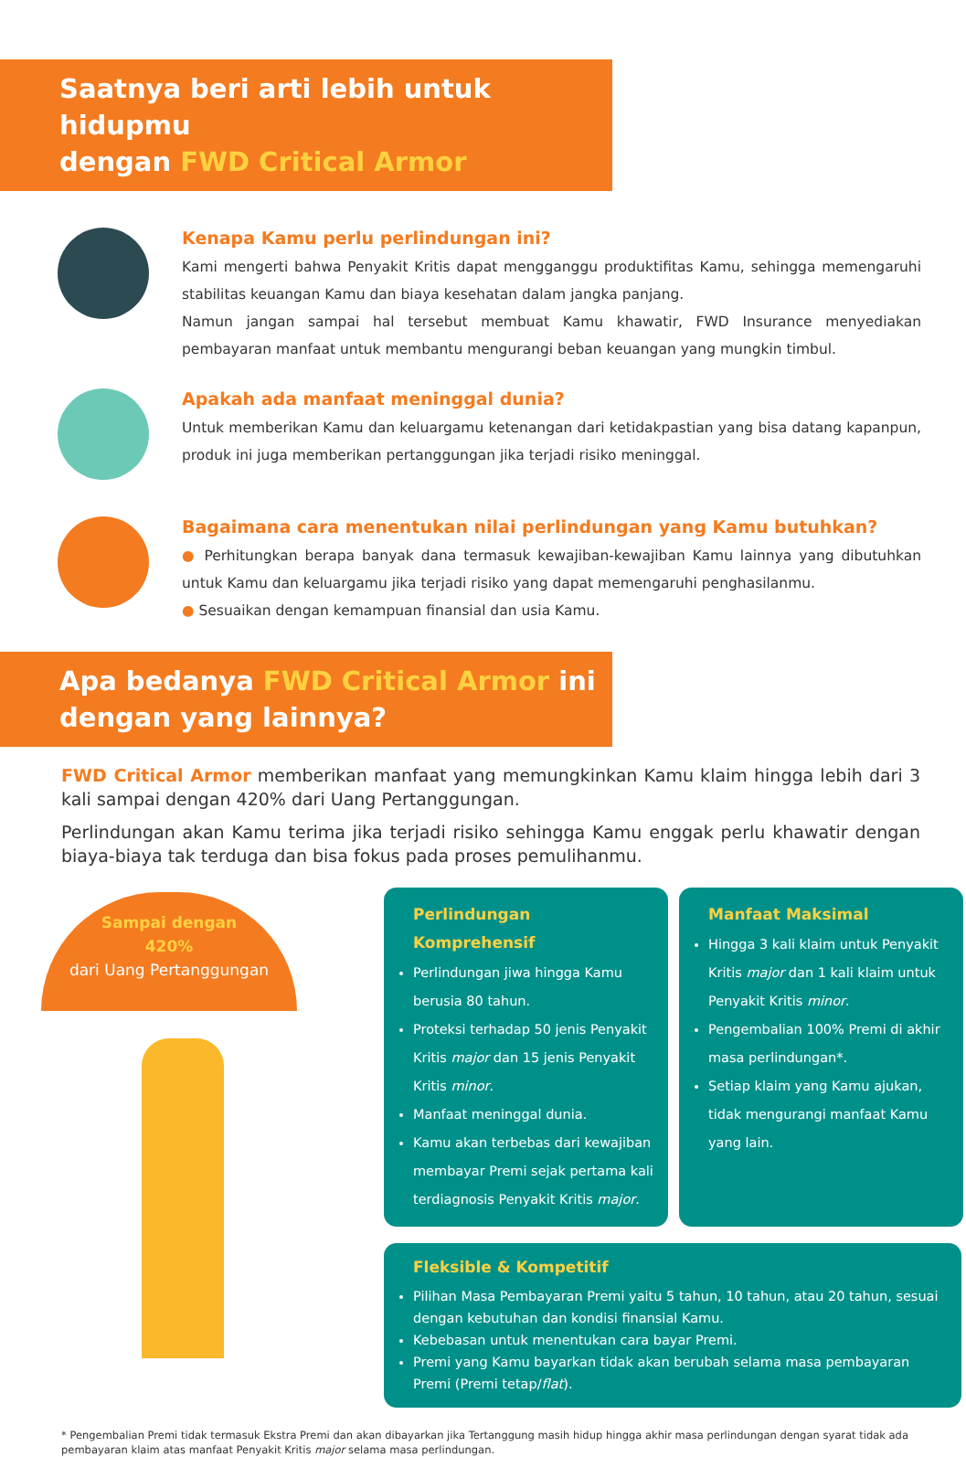Saatnya beri arti lebih untuk hidupmu
dengan FWD Critical Armor
Kenapa Kamu perlu perlindungan ini?
Kami mengerti bahwa Penyakit Kritis dapat mengganggu produktifitas Kamu, sehingga memengaruhi stabilitas keuangan Kamu dan biaya kesehatan dalam jangka panjang.
Namun jangan sampai hal tersebut membuat Kamu khawatir, FWD Insurance menyediakan pembayaran manfaat untuk membantu mengurangi beban keuangan yang mungkin timbul.
Apakah ada manfaat meninggal dunia?
Untuk memberikan Kamu dan keluargamu ketenangan dari ketidakpastian yang bisa datang kapanpun, produk ini juga memberikan pertanggungan jika terjadi risiko meninggal.
Bagaimana cara menentukan nilai perlindungan yang Kamu butuhkan?
● Perhitungkan berapa banyak dana termasuk kewajiban-kewajiban Kamu lainnya yang dibutuhkan untuk Kamu dan keluargamu jika terjadi risiko yang dapat memengaruhi penghasilanmu.
● Sesuaikan dengan kemampuan finansial dan usia Kamu.
Apa bedanya FWD Critical Armor ini
dengan yang lainnya?
FWD Critical Armor memberikan manfaat yang memungkinkan Kamu klaim hingga lebih dari 3 kali sampai dengan 420% dari Uang Pertanggungan.
Perlindungan akan Kamu terima jika terjadi risiko sehingga Kamu enggak perlu khawatir dengan biaya-biaya tak terduga dan bisa fokus pada proses pemulihanmu.
Sampai dengan
420%
dari Uang Pertanggungan
Perlindungan Komprehensif
Perlindungan jiwa hingga Kamu berusia 80 tahun.
Proteksi terhadap 50 jenis Penyakit Kritis major dan 15 jenis Penyakit Kritis minor.
Manfaat meninggal dunia.
Kamu akan terbebas dari kewajiban membayar Premi sejak pertama kali terdiagnosis Penyakit Kritis major.
Manfaat Maksimal
Hingga 3 kali klaim untuk Penyakit Kritis major dan 1 kali klaim untuk Penyakit Kritis minor.
Pengembalian 100% Premi di akhir masa perlindungan*.
Setiap klaim yang Kamu ajukan, tidak mengurangi manfaat Kamu yang lain.
Fleksible & Kompetitif
Pilihan Masa Pembayaran Premi yaitu 5 tahun, 10 tahun, atau 20 tahun, sesuai dengan kebutuhan dan kondisi finansial Kamu.
Kebebasan untuk menentukan cara bayar Premi.
Premi yang Kamu bayarkan tidak akan berubah selama masa pembayaran Premi (Premi tetap/flat).
* Pengembalian Premi tidak termasuk Ekstra Premi dan akan dibayarkan jika Tertanggung masih hidup hingga akhir masa perlindungan dengan syarat tidak ada pembayaran klaim atas manfaat Penyakit Kritis major selama masa perlindungan.